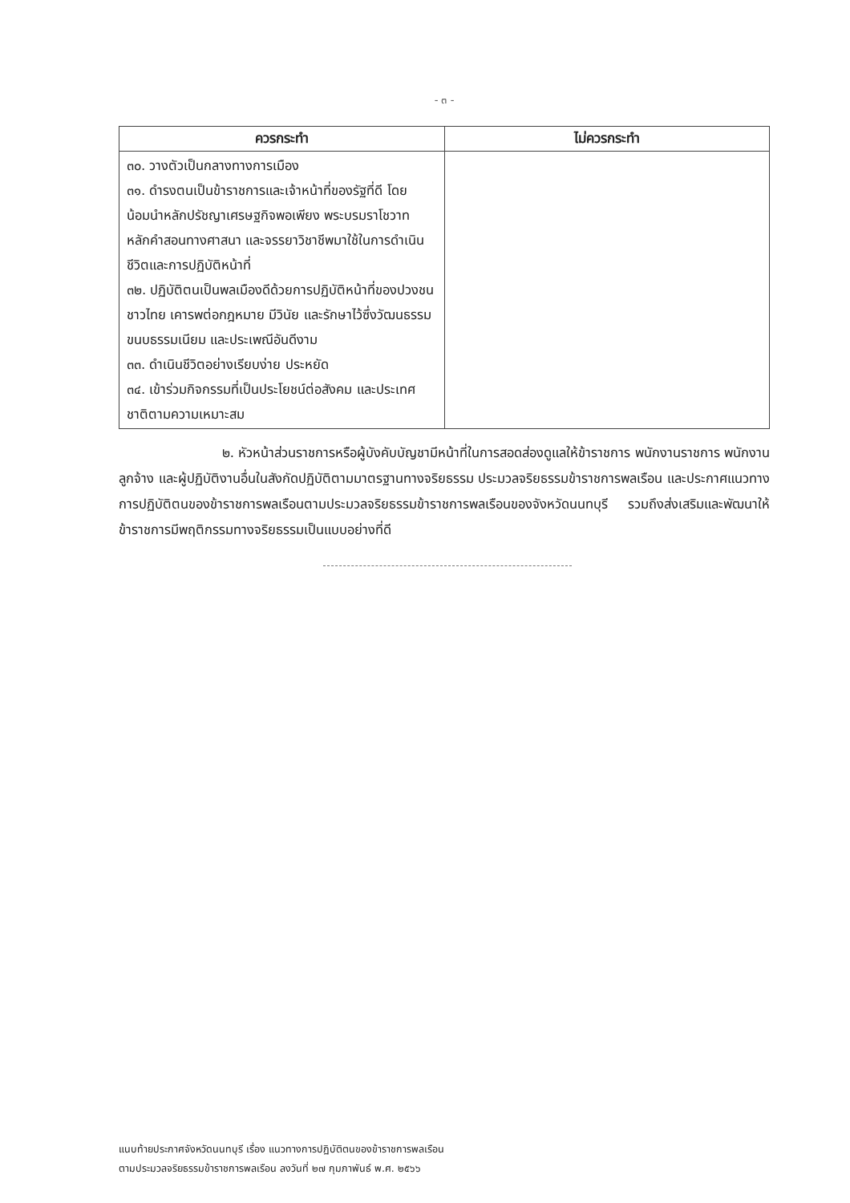- ๓ -
| ควรกระทำ | ไม่ควรกระทำ |
| --- | --- |
| ๓๐. วางตัวเป็นกลางทางการเมือง ๓๑. ดำรงตนเป็นข้าราชการและเจ้าหน้าที่ของรัฐที่ดี โดยน้อมนำหลักปรัชญาเศรษฐกิจพอเพียง พระบรมราโชวาท หลักคำสอนทางศาสนา และจรรยาวิชาชีพมาใช้ในการดำเนินชีวิตและการปฏิบัติหน้าที่ ๓๒. ปฏิบัติตนเป็นพลเมืองดีด้วยการปฏิบัติหน้าที่ของปวงชนชาวไทย เคารพต่อกฎหมาย มีวินัย และรักษาไว้ซึ่งวัฒนธรรม ขนบธรรมเนียม และประเพณีอันดีงาม ๓๓. ดำเนินชีวิตอย่างเรียบง่าย ประหยัด ๓๔. เข้าร่วมกิจกรรมที่เป็นประโยชน์ต่อสังคม และประเทศชาติตามความเหมาะสม | |
๒. หัวหน้าส่วนราชการหรือผู้บังคับบัญชามีหน้าที่ในการสอดส่องดูแลให้ข้าราชการ พนักงานราชการ พนักงาน ลูกจ้าง และผู้ปฏิบัติงานอื่นในสังกัดปฏิบัติตามมาตรฐานทางจริยธรรม ประมวลจริยธรรมข้าราชการพลเรือน และประกาศแนวทางการปฏิบัติตนของข้าราชการพลเรือนตามประมวลจริยธรรมข้าราชการพลเรือนของจังหวัดนนทบุรี รวมถึงส่งเสริมและพัฒนาให้ข้าราชการมีพฤติกรรมทางจริยธรรมเป็นแบบอย่างที่ดี
แนบท้ายประกาศจังหวัดนนทบุรี เรื่อง แนวทางการปฏิบัติตนของข้าราชการพลเรือน
ตามประมวลจริยธรรมข้าราชการพลเรือน ลงวันที่ ๒๗ กุมภาพันธ์ พ.ศ. ๒๕๖๖